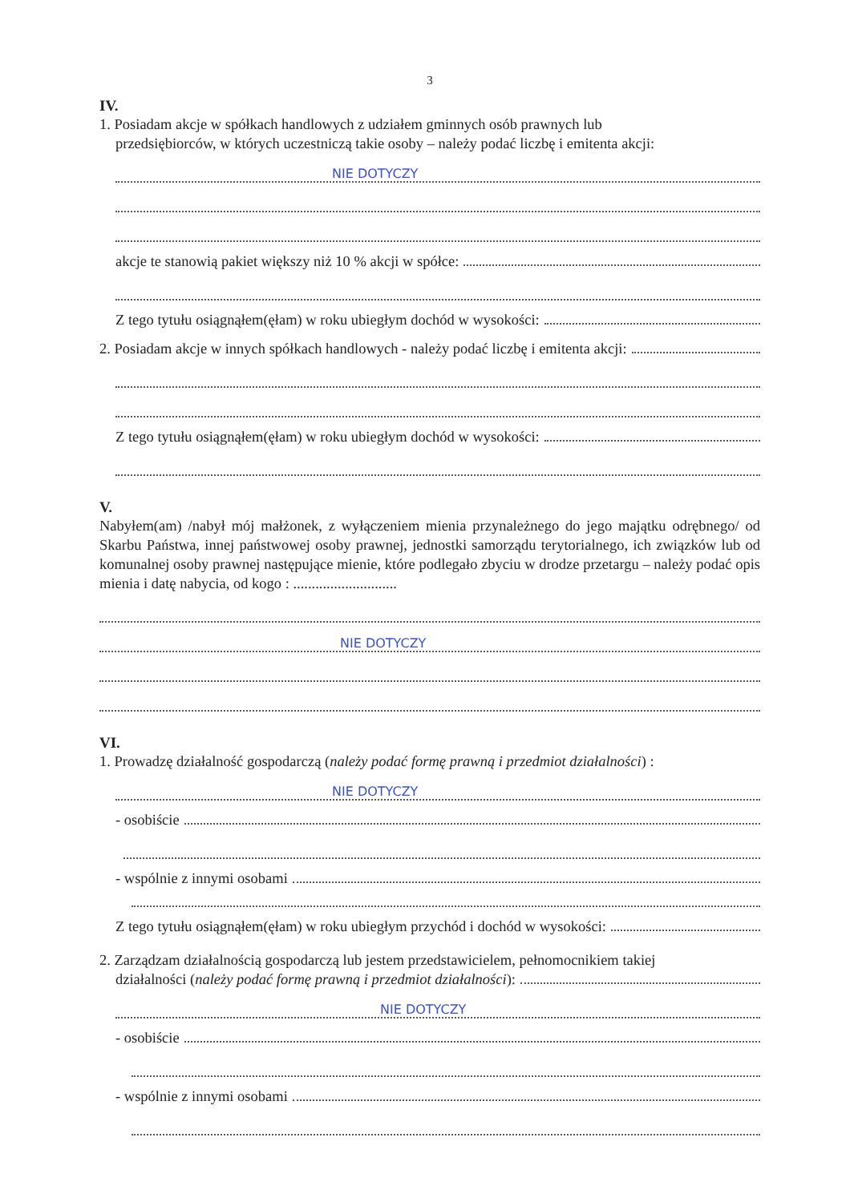3
IV.
1. Posiadam akcje w spółkach handlowych z udziałem gminnych osób prawnych lub
przedsiębiorców, w których uczestniczą takie osoby – należy podać liczbę i emitenta akcji:
NIE DOTYCZY
akcje te stanowią pakiet większy niż 10 % akcji w spółce:
Z tego tytułu osiągnąłem(ęłam) w roku ubiegłym dochód w wysokości:
2. Posiadam akcje w innych spółkach handlowych - należy podać liczbę i emitenta akcji:
Z tego tytułu osiągnąłem(ęłam) w roku ubiegłym dochód w wysokości:
V.
Nabyłem(am) /nabył mój małżonek, z wyłączeniem mienia przynależnego do jego majątku odrębnego/ od Skarbu Państwa, innej państwowej osoby prawnej, jednostki samorządu terytorialnego, ich związków lub od komunalnej osoby prawnej następujące mienie, które podlegało zbyciu w drodze przetargu – należy podać opis mienia i datę nabycia, od kogo : ............................
NIE DOTYCZY
VI.
1. Prowadzę działalność gospodarczą (należy podać formę prawną i przedmiot działalności) :
NIE DOTYCZY
- osobiście
- wspólnie z innymi osobami
Z tego tytułu osiągnąłem(ęłam) w roku ubiegłym przychód i dochód w wysokości:
2. Zarządzam działalnością gospodarczą lub jestem przedstawicielem, pełnomocnikiem takiej
działalności (należy podać formę prawną i przedmiot działalności):
NIE DOTYCZY
- osobiście
- wspólnie z innymi osobami